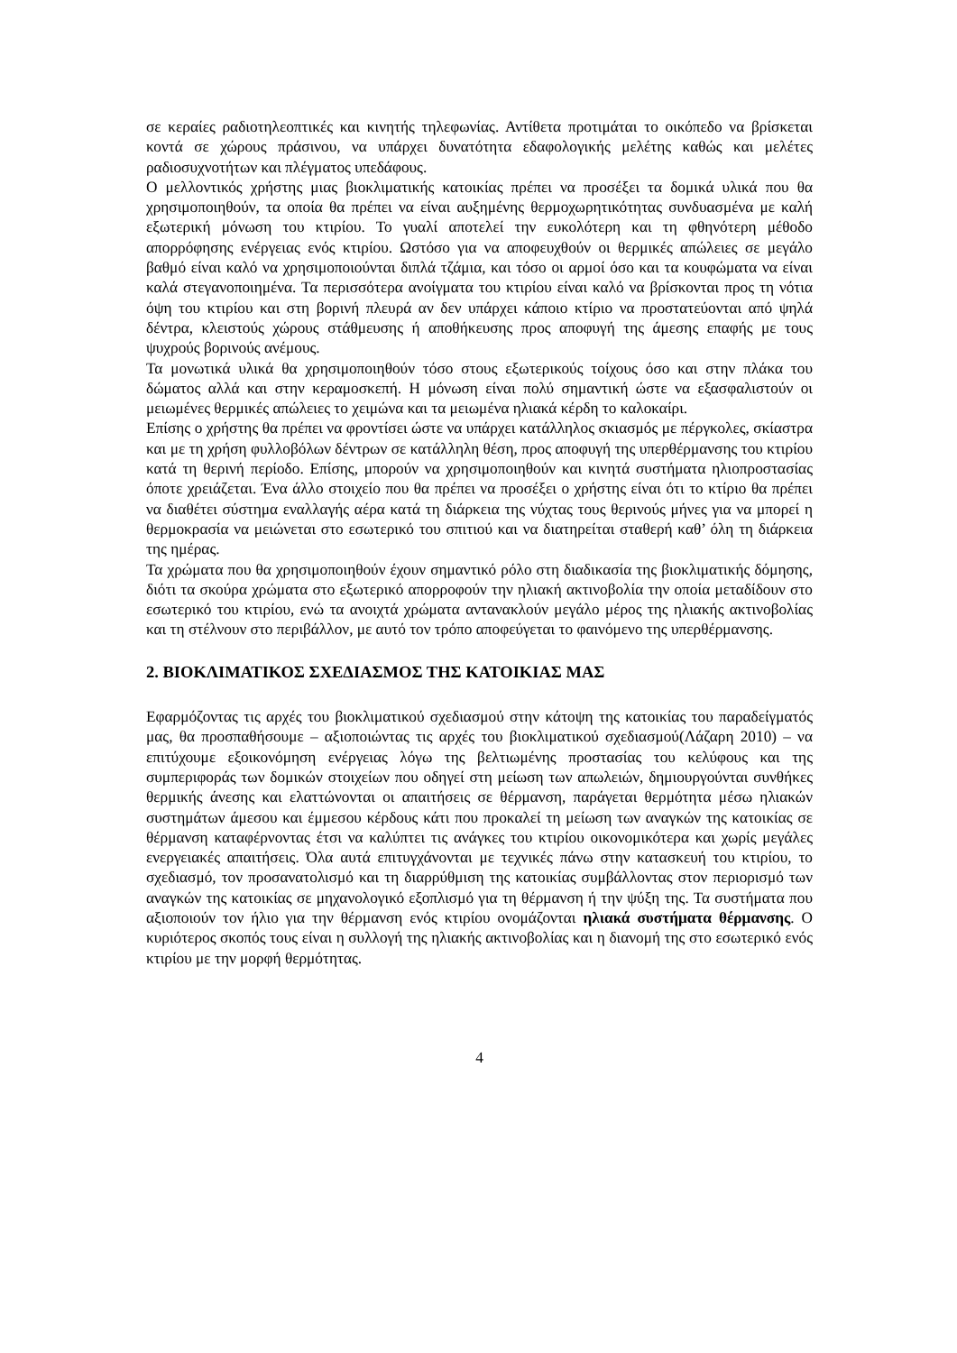σε κεραίες ραδιοτηλεοπτικές και κινητής τηλεφωνίας. Αντίθετα προτιμάται το οικόπεδο να βρίσκεται κοντά σε χώρους πράσινου, να υπάρχει δυνατότητα εδαφολογικής μελέτης καθώς και μελέτες ραδιοσυχνοτήτων και πλέγματος υπεδάφους.
Ο μελλοντικός χρήστης μιας βιοκλιματικής κατοικίας πρέπει να προσέξει τα δομικά υλικά που θα χρησιμοποιηθούν, τα οποία θα πρέπει να είναι αυξημένης θερμοχωρητικότητας συνδυασμένα με καλή εξωτερική μόνωση του κτιρίου. Το γυαλί αποτελεί την ευκολότερη και τη φθηνότερη μέθοδο απορρόφησης ενέργειας ενός κτιρίου. Ωστόσο για να αποφευχθούν οι θερμικές απώλειες σε μεγάλο βαθμό είναι καλό να χρησιμοποιούνται διπλά τζάμια, και τόσο οι αρμοί όσο και τα κουφώματα να είναι καλά στεγανοποιημένα. Τα περισσότερα ανοίγματα του κτιρίου είναι καλό να βρίσκονται προς τη νότια όψη του κτιρίου και στη βορινή πλευρά αν δεν υπάρχει κάποιο κτίριο να προστατεύονται από ψηλά δέντρα, κλειστούς χώρους στάθμευσης ή αποθήκευσης προς αποφυγή της άμεσης επαφής με τους ψυχρούς βορινούς ανέμους.
Τα μονωτικά υλικά θα χρησιμοποιηθούν τόσο στους εξωτερικούς τοίχους όσο και στην πλάκα του δώματος αλλά και στην κεραμοσκεπή. Η μόνωση είναι πολύ σημαντική ώστε να εξασφαλιστούν οι μειωμένες θερμικές απώλειες το χειμώνα και τα μειωμένα ηλιακά κέρδη το καλοκαίρι.
Επίσης ο χρήστης θα πρέπει να φροντίσει ώστε να υπάρχει κατάλληλος σκιασμός με πέργκολες, σκίαστρα και με τη χρήση φυλλοβόλων δέντρων σε κατάλληλη θέση, προς αποφυγή της υπερθέρμανσης του κτιρίου κατά τη θερινή περίοδο. Επίσης, μπορούν να χρησιμοποιηθούν και κινητά συστήματα ηλιοπροστασίας όποτε χρειάζεται. Ένα άλλο στοιχείο που θα πρέπει να προσέξει ο χρήστης είναι ότι το κτίριο θα πρέπει να διαθέτει σύστημα εναλλαγής αέρα κατά τη διάρκεια της νύχτας τους θερινούς μήνες για να μπορεί η θερμοκρασία να μειώνεται στο εσωτερικό του σπιτιού και να διατηρείται σταθερή καθ’ όλη τη διάρκεια της ημέρας.
Τα χρώματα που θα χρησιμοποιηθούν έχουν σημαντικό ρόλο στη διαδικασία της βιοκλιματικής δόμησης, διότι τα σκούρα χρώματα στο εξωτερικό απορροφούν την ηλιακή ακτινοβολία την οποία μεταδίδουν στο εσωτερικό του κτιρίου, ενώ τα ανοιχτά χρώματα αντανακλούν μεγάλο μέρος της ηλιακής ακτινοβολίας και τη στέλνουν στο περιβάλλον, με αυτό τον τρόπο αποφεύγεται το φαινόμενο της υπερθέρμανσης.
2. ΒΙΟΚΛΙΜΑΤΙΚΟΣ ΣΧΕΔΙΑΣΜΟΣ ΤΗΣ ΚΑΤΟΙΚΙΑΣ ΜΑΣ
Εφαρμόζοντας τις αρχές του βιοκλιματικού σχεδιασμού στην κάτοψη της κατοικίας του παραδείγματός μας, θα προσπαθήσουμε – αξιοποιώντας τις αρχές του βιοκλιματικού σχεδιασμού(Λάζαρη 2010) – να επιτύχουμε εξοικονόμηση ενέργειας λόγω της βελτιωμένης προστασίας του κελύφους και της συμπεριφοράς των δομικών στοιχείων που οδηγεί στη μείωση των απωλειών, δημιουργούνται συνθήκες θερμικής άνεσης και ελαττώνονται οι απαιτήσεις σε θέρμανση, παράγεται θερμότητα μέσω ηλιακών συστημάτων άμεσου και έμμεσου κέρδους κάτι που προκαλεί τη μείωση των αναγκών της κατοικίας σε θέρμανση καταφέρνοντας έτσι να καλύπτει τις ανάγκες του κτιρίου οικονομικότερα και χωρίς μεγάλες ενεργειακές απαιτήσεις. Όλα αυτά επιτυγχάνονται με τεχνικές πάνω στην κατασκευή του κτιρίου, το σχεδιασμό, τον προσανατολισμό και τη διαρρύθμιση της κατοικίας συμβάλλοντας στον περιορισμό των αναγκών της κατοικίας σε μηχανολογικό εξοπλισμό για τη θέρμανση ή την ψύξη της. Τα συστήματα που αξιοποιούν τον ήλιο για την θέρμανση ενός κτιρίου ονομάζονται ηλιακά συστήματα θέρμανσης. Ο κυριότερος σκοπός τους είναι η συλλογή της ηλιακής ακτινοβολίας και η διανομή της στο εσωτερικό ενός κτιρίου με την μορφή θερμότητας.
4